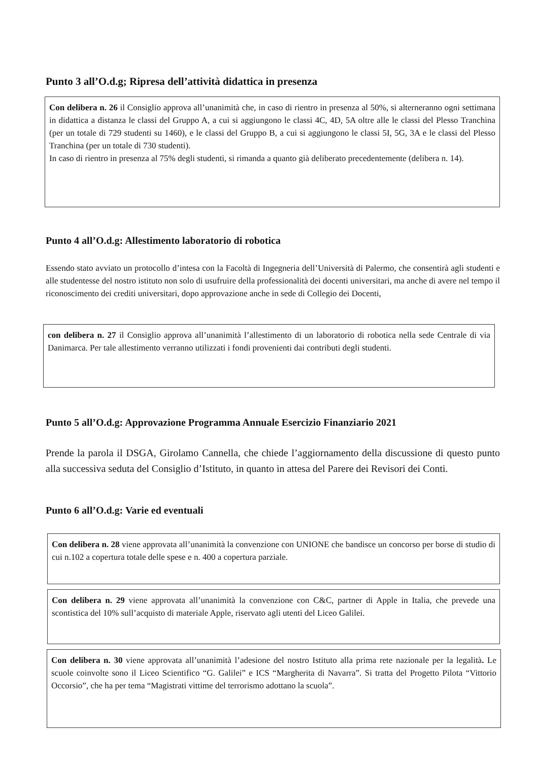Punto 3 all’O.d.g; Ripresa dell’attività didattica in presenza
Con delibera n. 26 il Consiglio approva all’unanimità che, in caso di rientro in presenza al 50%, si alterneranno ogni settimana in didattica a distanza le classi del Gruppo A, a cui si aggiungono le classi 4C, 4D, 5A oltre alle le classi del Plesso Tranchina (per un totale di 729 studenti su 1460), e le classi del Gruppo B, a cui si aggiungono le classi 5I, 5G, 3A e le classi del Plesso Tranchina (per un totale di 730 studenti).
In caso di rientro in presenza al 75% degli studenti, si rimanda a quanto già deliberato precedentemente (delibera n. 14).
Punto 4 all’O.d.g: Allestimento laboratorio di robotica
Essendo stato avviato un protocollo d’intesa con la Facoltà di Ingegneria dell’Università di Palermo, che consentirà agli studenti e alle studentesse del nostro istituto non solo di usufruire della professionalità dei docenti universitari, ma anche di avere nel tempo il riconoscimento dei crediti universitari, dopo approvazione anche in sede di Collegio dei Docenti,
con delibera n. 27 il Consiglio approva all’unanimità l’allestimento di un laboratorio di robotica nella sede Centrale di via Danimarca. Per tale allestimento verranno utilizzati i fondi provenienti dai contributi degli studenti.
Punto 5 all’O.d.g: Approvazione Programma Annuale Esercizio Finanziario 2021
Prende la parola il DSGA, Girolamo Cannella, che chiede l’aggiornamento della discussione di questo punto alla successiva seduta del Consiglio d’Istituto, in quanto in attesa del Parere dei Revisori dei Conti.
Punto 6 all’O.d.g: Varie ed eventuali
Con delibera n. 28 viene approvata all’unanimità la convenzione con UNIONE che bandisce un concorso per borse di studio di cui n.102 a copertura totale delle spese e n. 400 a copertura parziale.
Con delibera n. 29 viene approvata all’unanimità la convenzione con C&C, partner di Apple in Italia, che prevede una scontistica del 10% sull’acquisto di materiale Apple, riservato agli utenti del Liceo Galilei.
Con delibera n. 30 viene approvata all’unanimità l’adesione del nostro Istituto alla prima rete nazionale per la legalità. Le scuole coinvolte sono il Liceo Scientifico “G. Galilei” e ICS “Margherita di Navarra”. Si tratta del Progetto Pilota “Vittorio Occorsio”, che ha per tema “Magistrati vittime del terrorismo adottano la scuola”.